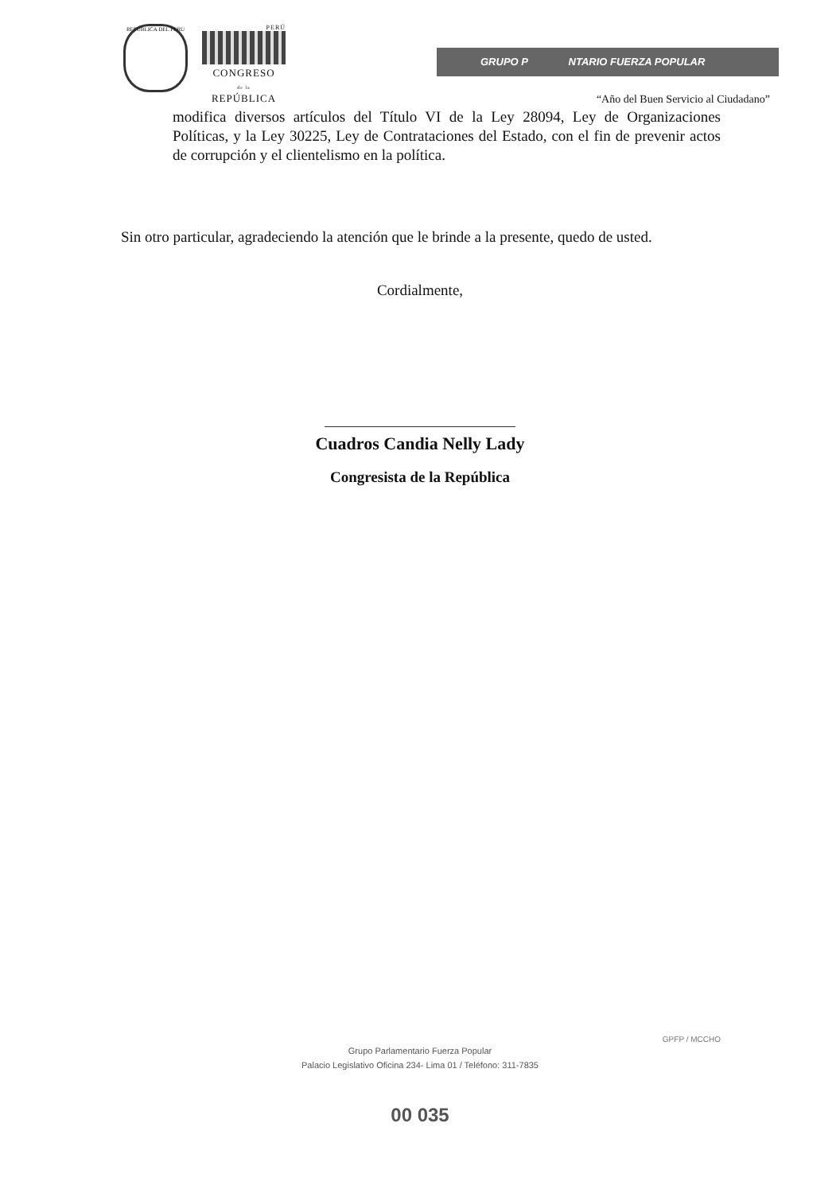REPUBLICA DEL PERU
PERÚ
CONGRESO
de la
REPÚBLICA
GRUPO P NTARIO FUERZA POPULAR
“Año del Buen Servicio al Ciudadano”
modifica diversos artículos del Título VI de la Ley 28094, Ley de Organizaciones Políticas, y la Ley 30225, Ley de Contrataciones del Estado, con el fin de prevenir actos de corrupción y el clientelismo en la política.
Sin otro particular, agradeciendo la atención que le brinde a la presente, quedo de usted.
Cordialmente,
Cuadros Candia Nelly Lady
Congresista de la República
GPFP / MCCHO
Grupo Parlamentario Fuerza Popular
Palacio Legislativo Oficina 234- Lima 01 / Teléfono: 311-7835
00 035